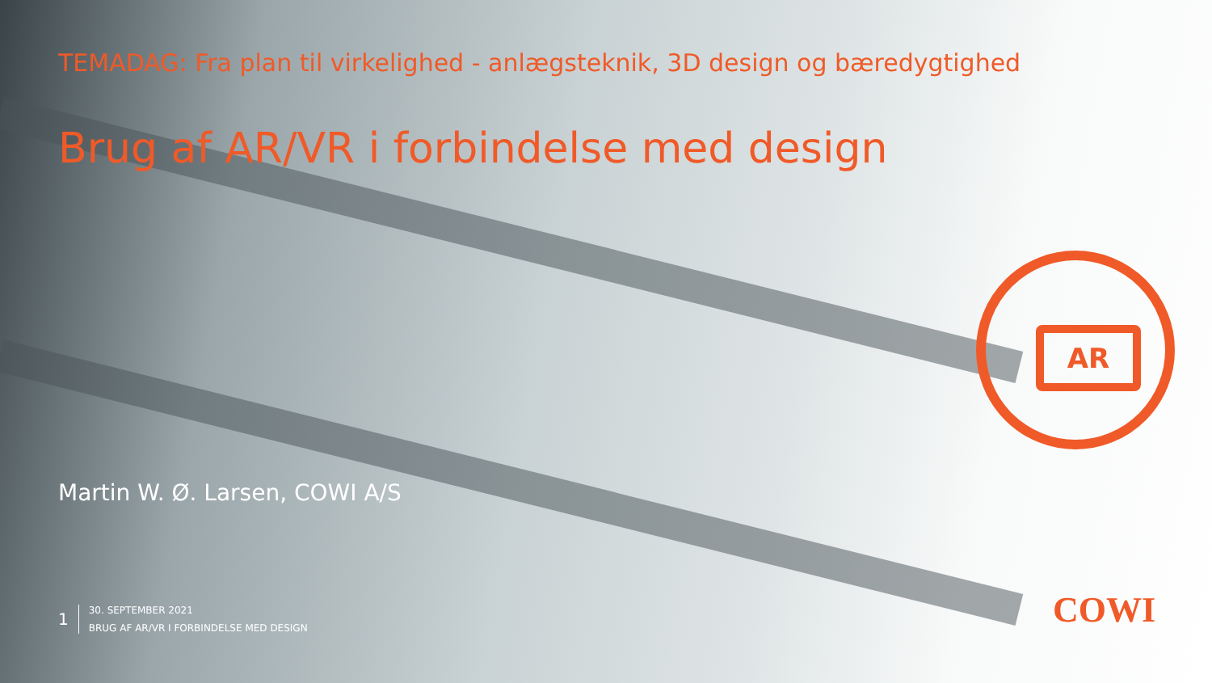AR
TEMADAG: Fra plan til virkelighed - anlægsteknik, 3D design og bæredygtighed
Brug af AR/VR i forbindelse med design
Martin W. Ø. Larsen, COWI A/S
1
30. SEPTEMBER 2021
BRUG AF AR/VR I FORBINDELSE MED DESIGN
COWI